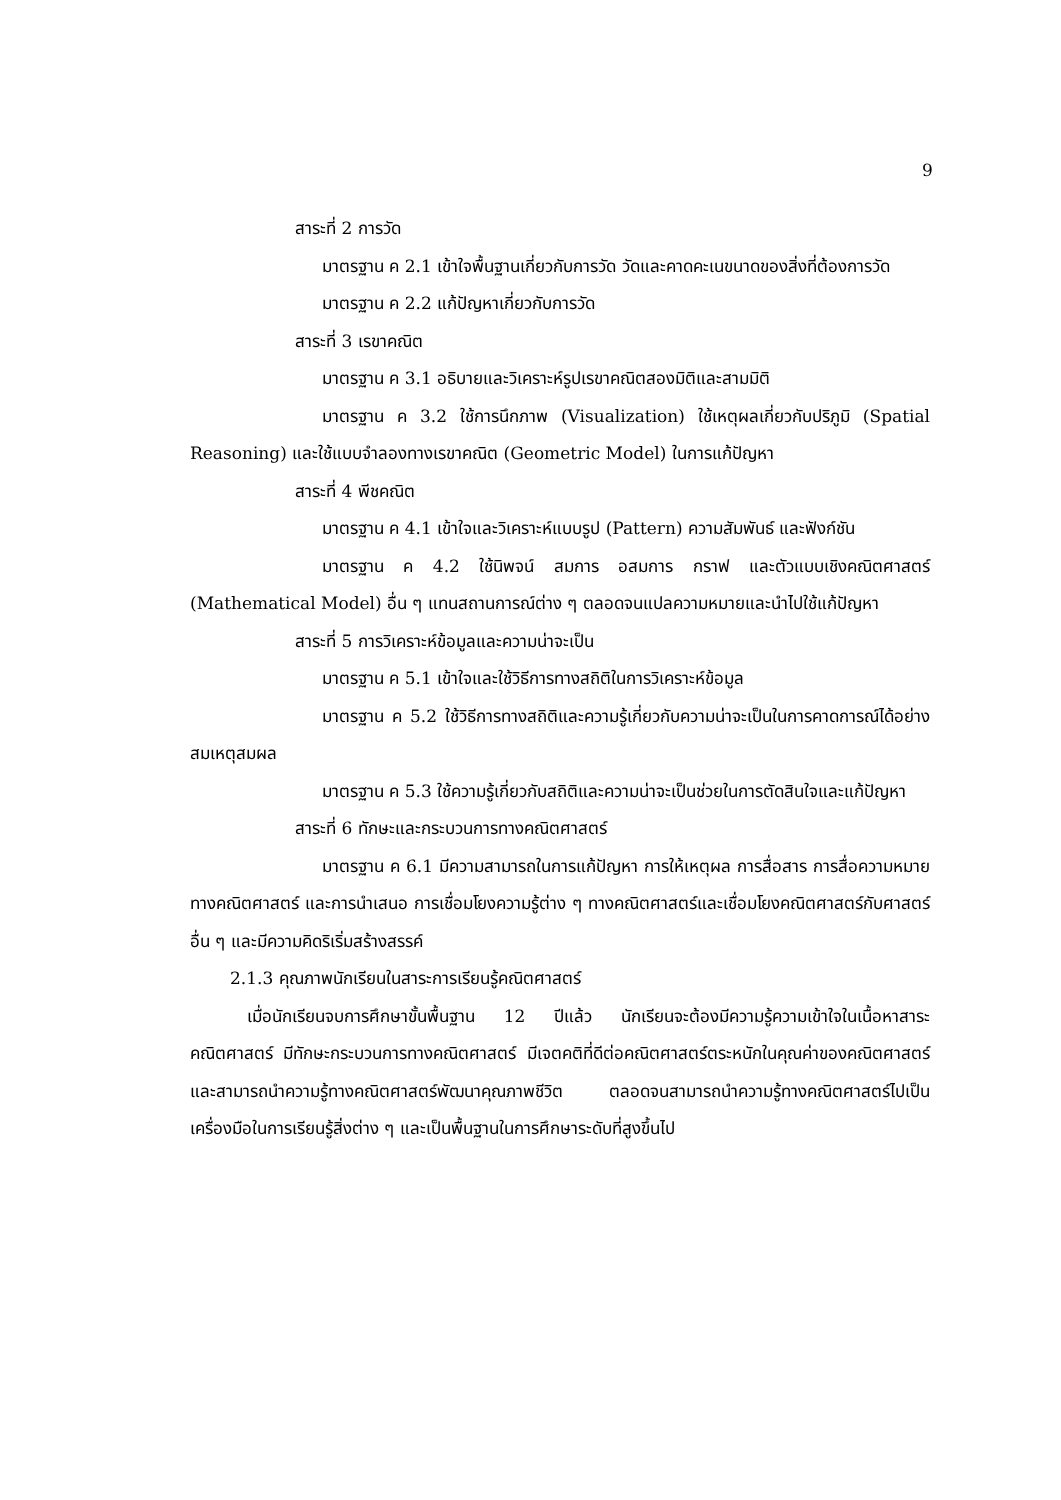9
สาระที่ 2 การวัด
มาตรฐาน ค 2.1 เข้าใจพื้นฐานเกี่ยวกับการวัด วัดและคาดคะเนขนาดของสิ่งที่ต้องการวัด
มาตรฐาน ค 2.2 แก้ปัญหาเกี่ยวกับการวัด
สาระที่ 3 เรขาคณิต
มาตรฐาน ค 3.1 อธิบายและวิเคราะห์รูปเรขาคณิตสองมิติและสามมิติ
มาตรฐาน ค 3.2 ใช้การนึกภาพ (Visualization) ใช้เหตุผลเกี่ยวกับปริภูมิ (Spatial Reasoning) และใช้แบบจำลองทางเรขาคณิต (Geometric Model) ในการแก้ปัญหา
สาระที่ 4 พีชคณิต
มาตรฐาน ค 4.1 เข้าใจและวิเคราะห์แบบรูป (Pattern) ความสัมพันธ์ และฟังก์ชัน
มาตรฐาน ค 4.2 ใช้นิพจน์ สมการ อสมการ กราฟ และตัวแบบเชิงคณิตศาสตร์ (Mathematical Model) อื่น ๆ แทนสถานการณ์ต่าง ๆ ตลอดจนแปลความหมายและนำไปใช้แก้ปัญหา
สาระที่ 5 การวิเคราะห์ข้อมูลและความน่าจะเป็น
มาตรฐาน ค 5.1 เข้าใจและใช้วิธีการทางสถิติในการวิเคราะห์ข้อมูล
มาตรฐาน ค 5.2 ใช้วิธีการทางสถิติและความรู้เกี่ยวกับความน่าจะเป็นในการคาดการณ์ได้อย่างสมเหตุสมผล
มาตรฐาน ค 5.3 ใช้ความรู้เกี่ยวกับสถิติและความน่าจะเป็นช่วยในการตัดสินใจและแก้ปัญหา
สาระที่ 6 ทักษะและกระบวนการทางคณิตศาสตร์
มาตรฐาน ค 6.1 มีความสามารถในการแก้ปัญหา การให้เหตุผล การสื่อสาร การสื่อความหมายทางคณิตศาสตร์ และการนำเสนอ การเชื่อมโยงความรู้ต่าง ๆ ทางคณิตศาสตร์และเชื่อมโยงคณิตศาสตร์กับศาสตร์อื่น ๆ และมีความคิดริเริ่มสร้างสรรค์
2.1.3 คุณภาพนักเรียนในสาระการเรียนรู้คณิตศาสตร์
เมื่อนักเรียนจบการศึกษาขั้นพื้นฐาน 12 ปีแล้ว นักเรียนจะต้องมีความรู้ความเข้าใจในเนื้อหาสาระคณิตศาสตร์ มีทักษะกระบวนการทางคณิตศาสตร์ มีเจตคติที่ดีต่อคณิตศาสตร์ตระหนักในคุณค่าของคณิตศาสตร์และสามารถนำความรู้ทางคณิตศาสตร์พัฒนาคุณภาพชีวิต ตลอดจนสามารถนำความรู้ทางคณิตศาสตร์ไปเป็นเครื่องมือในการเรียนรู้สิ่งต่าง ๆ และเป็นพื้นฐานในการศึกษาระดับที่สูงขึ้นไป